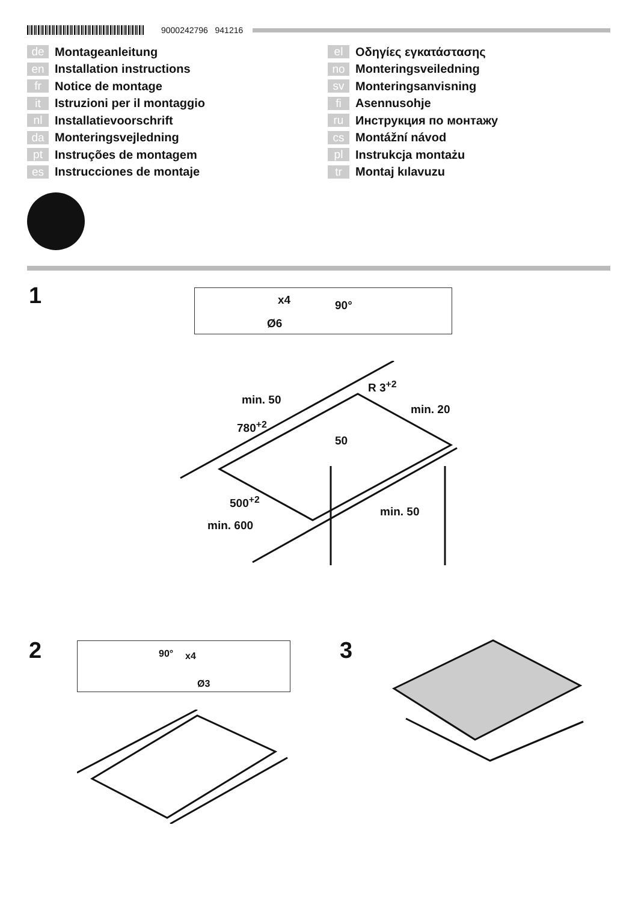9000242796 941216
de Montageanleitung
en Installation instructions
fr Notice de montage
it Istruzioni per il montaggio
nl Installatievoorschrift
da Monteringsvejledning
pt Instruções de montagem
es Instrucciones de montaje
el Οδηγίες εγκατάστασης
no Monteringsveiledning
sv Monteringsanvisning
fi Asennusohje
ru Инструкция по монтажу
cs Montážní návod
pl Instrukcja montażu
tr Montaj kılavuzu
1 x4
Ø6
90°
R 3<sup>+2</sup>
min. 50
min. 20
780<sup>+2</sup>
50
500<sup>+2</sup>
min. 50
min. 600
2 90° x4
Ø3
3